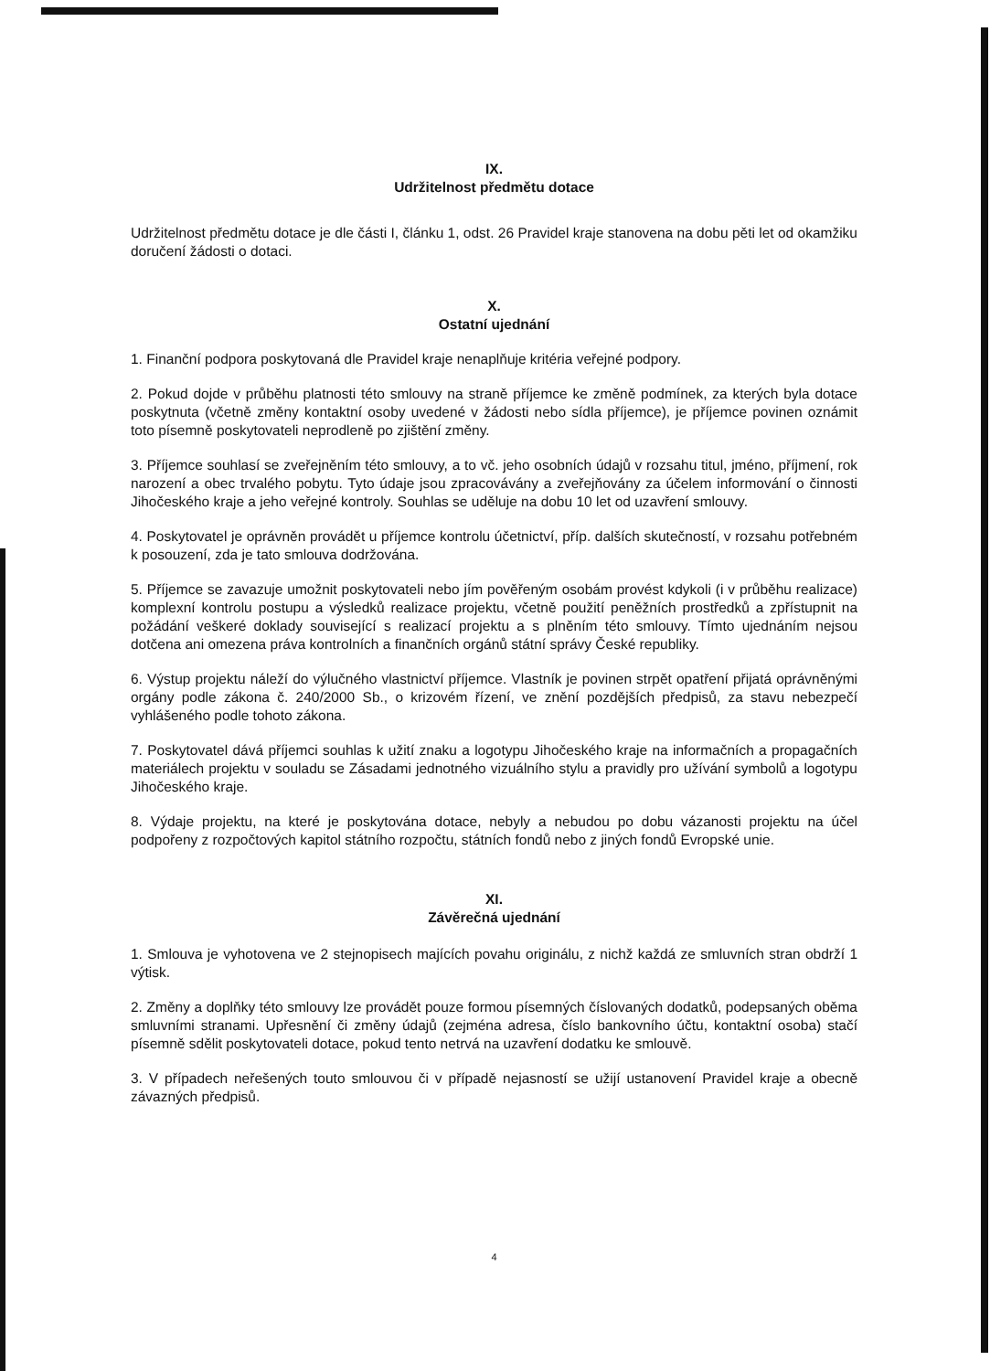IX.
Udržitelnost předmětu dotace
Udržitelnost předmětu dotace je dle části I, článku 1, odst. 26 Pravidel kraje stanovena na dobu pěti let od okamžiku doručení žádosti o dotaci.
X.
Ostatní ujednání
1. Finanční podpora poskytovaná dle Pravidel kraje nenaplňuje kritéria veřejné podpory.
2. Pokud dojde v průběhu platnosti této smlouvy na straně příjemce ke změně podmínek, za kterých byla dotace poskytnuta (včetně změny kontaktní osoby uvedené v žádosti nebo sídla příjemce), je příjemce povinen oznámit toto písemně poskytovateli neprodleně po zjištění změny.
3. Příjemce souhlasí se zveřejněním této smlouvy, a to vč. jeho osobních údajů v rozsahu titul, jméno, příjmení, rok narození a obec trvalého pobytu. Tyto údaje jsou zpracovávány a zveřejňovány za účelem informování o činnosti Jihočeského kraje a jeho veřejné kontroly. Souhlas se uděluje na dobu 10 let od uzavření smlouvy.
4. Poskytovatel je oprávněn provádět u příjemce kontrolu účetnictví, příp. dalších skutečností, v rozsahu potřebném k posouzení, zda je tato smlouva dodržována.
5. Příjemce se zavazuje umožnit poskytovateli nebo jím pověřeným osobám provést kdykoli (i v průběhu realizace) komplexní kontrolu postupu a výsledků realizace projektu, včetně použití peněžních prostředků a zpřístupnit na požádání veškeré doklady související s realizací projektu a s plněním této smlouvy. Tímto ujednáním nejsou dotčena ani omezena práva kontrolních a finančních orgánů státní správy České republiky.
6. Výstup projektu náleží do výlučného vlastnictví příjemce. Vlastník je povinen strpět opatření přijatá oprávněnými orgány podle zákona č. 240/2000 Sb., o krizovém řízení, ve znění pozdějších předpisů, za stavu nebezpečí vyhlášeného podle tohoto zákona.
7. Poskytovatel dává příjemci souhlas k užití znaku a logotypu Jihočeského kraje na informačních a propagačních materiálech projektu v souladu se Zásadami jednotného vizuálního stylu a pravidly pro užívání symbolů a logotypu Jihočeského kraje.
8. Výdaje projektu, na které je poskytována dotace, nebyly a nebudou po dobu vázanosti projektu na účel podpořeny z rozpočtových kapitol státního rozpočtu, státních fondů nebo z jiných fondů Evropské unie.
XI.
Závěrečná ujednání
1. Smlouva je vyhotovena ve 2 stejnopisech majících povahu originálu, z nichž každá ze smluvních stran obdrží 1 výtisk.
2. Změny a doplňky této smlouvy lze provádět pouze formou písemných číslovaných dodatků, podepsaných oběma smluvními stranami. Upřesnění či změny údajů (zejména adresa, číslo bankovního účtu, kontaktní osoba) stačí písemně sdělit poskytovateli dotace, pokud tento netrvá na uzavření dodatku ke smlouvě.
3. V případech neřešených touto smlouvou či v případě nejasností se užijí ustanovení Pravidel kraje a obecně závazných předpisů.
4